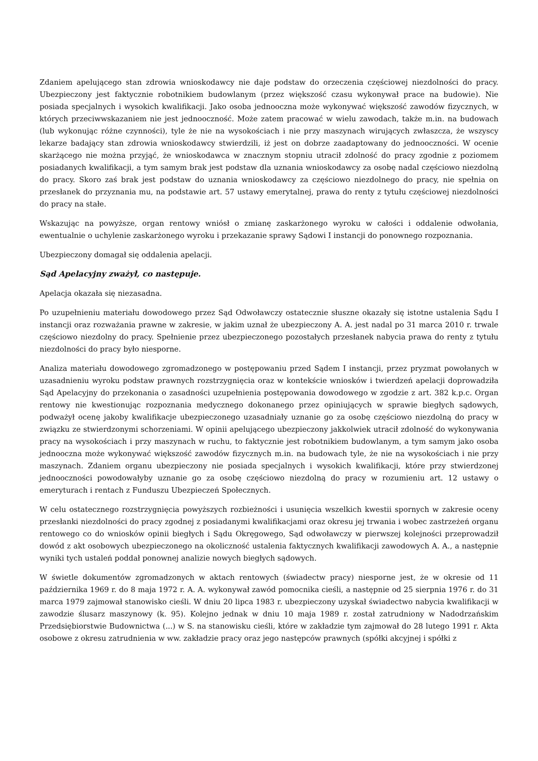Zdaniem apelującego stan zdrowia wnioskodawcy nie daje podstaw do orzeczenia częściowej niezdolności do pracy. Ubezpieczony jest faktycznie robotnikiem budowlanym (przez większość czasu wykonywał prace na budowie). Nie posiada specjalnych i wysokich kwalifikacji. Jako osoba jednooczna może wykonywać większość zawodów fizycznych, w których przeciwwskazaniem nie jest jednooczność. Może zatem pracować w wielu zawodach, także m.in. na budowach (lub wykonując różne czynności), tyle że nie na wysokościach i nie przy maszynach wirujących zwłaszcza, że wszyscy lekarze badający stan zdrowia wnioskodawcy stwierdzili, iż jest on dobrze zaadaptowany do jednooczności. W ocenie skarżącego nie można przyjąć, że wnioskodawca w znacznym stopniu utracił zdolność do pracy zgodnie z poziomem posiadanych kwalifikacji, a tym samym brak jest podstaw dla uznania wnioskodawcy za osobę nadal częściowo niezdolną do pracy. Skoro zaś brak jest podstaw do uznania wnioskodawcy za częściowo niezdolnego do pracy, nie spełnia on przesłanek do przyznania mu, na podstawie art. 57 ustawy emerytalnej, prawa do renty z tytułu częściowej niezdolności do pracy na stałe.
Wskazując na powyższe, organ rentowy wniósł o zmianę zaskarżonego wyroku w całości i oddalenie odwołania, ewentualnie o uchylenie zaskarżonego wyroku i przekazanie sprawy Sądowi I instancji do ponownego rozpoznania.
Ubezpieczony domagał się oddalenia apelacji.
Sąd Apelacyjny zważył, co następuje.
Apelacja okazała się niezasadna.
Po uzupełnieniu materiału dowodowego przez Sąd Odwoławczy ostatecznie słuszne okazały się istotne ustalenia Sądu I instancji oraz rozważania prawne w zakresie, w jakim uznał że ubezpieczony A. A. jest nadal po 31 marca 2010 r. trwale częściowo niezdolny do pracy. Spełnienie przez ubezpieczonego pozostałych przesłanek nabycia prawa do renty z tytułu niezdolności do pracy było niesporne.
Analiza materiału dowodowego zgromadzonego w postępowaniu przed Sądem I instancji, przez pryzmat powołanych w uzasadnieniu wyroku podstaw prawnych rozstrzygnięcia oraz w kontekście wniosków i twierdzeń apelacji doprowadziła Sąd Apelacyjny do przekonania o zasadności uzupełnienia postępowania dowodowego w zgodzie z art. 382 k.p.c. Organ rentowy nie kwestionując rozpoznania medycznego dokonanego przez opiniujących w sprawie biegłych sądowych, podważył ocenę jakoby kwalifikacje ubezpieczonego uzasadniały uznanie go za osobę częściowo niezdolną do pracy w związku ze stwierdzonymi schorzeniami. W opinii apelującego ubezpieczony jakkolwiek utracił zdolność do wykonywania pracy na wysokościach i przy maszynach w ruchu, to faktycznie jest robotnikiem budowlanym, a tym samym jako osoba jednooczna może wykonywać większość zawodów fizycznych m.in. na budowach tyle, że nie na wysokościach i nie przy maszynach. Zdaniem organu ubezpieczony nie posiada specjalnych i wysokich kwalifikacji, które przy stwierdzonej jednooczności powodowałyby uznanie go za osobę częściowo niezdolną do pracy w rozumieniu art. 12 ustawy o emeryturach i rentach z Funduszu Ubezpieczeń Społecznych.
W celu ostatecznego rozstrzygnięcia powyższych rozbieżności i usunięcia wszelkich kwestii spornych w zakresie oceny przesłanki niezdolności do pracy zgodnej z posiadanymi kwalifikacjami oraz okresu jej trwania i wobec zastrzeżeń organu rentowego co do wniosków opinii biegłych i Sądu Okręgowego, Sąd odwoławczy w pierwszej kolejności przeprowadził dowód z akt osobowych ubezpieczonego na okoliczność ustalenia faktycznych kwalifikacji zawodowych A. A., a następnie wyniki tych ustaleń poddał ponownej analizie nowych biegłych sądowych.
W świetle dokumentów zgromadzonych w aktach rentowych (świadectw pracy) niesporne jest, że w okresie od 11 października 1969 r. do 8 maja 1972 r. A. A. wykonywał zawód pomocnika cieśli, a następnie od 25 sierpnia 1976 r. do 31 marca 1979 zajmował stanowisko cieśli. W dniu 20 lipca 1983 r. ubezpieczony uzyskał świadectwo nabycia kwalifikacji w zawodzie ślusarz maszynowy (k. 95). Kolejno jednak w dniu 10 maja 1989 r. został zatrudniony w Nadodrzańskim Przedsiębiorstwie Budownictwa (...) w S. na stanowisku cieśli, które w zakładzie tym zajmował do 28 lutego 1991 r. Akta osobowe z okresu zatrudnienia w ww. zakładzie pracy oraz jego następców prawnych (spółki akcyjnej i spółki z